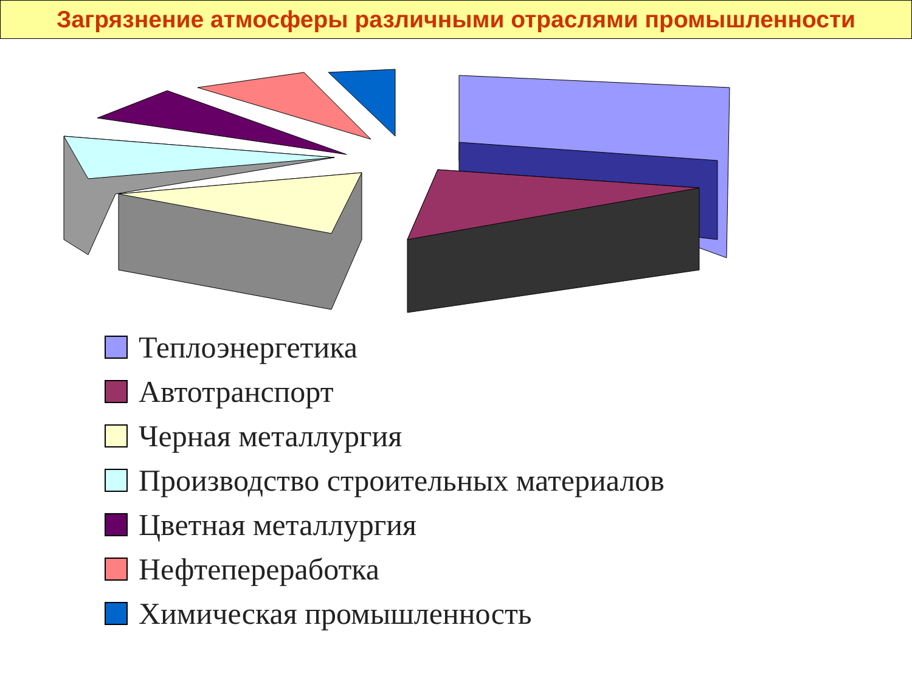Загрязнение атмосферы различными отраслями промышленности
Теплоэнергетика
Автотранспорт
Черная металлургия
Производство строительных материалов
Цветная металлургия
Нефтепереработка
Химическая промышленность